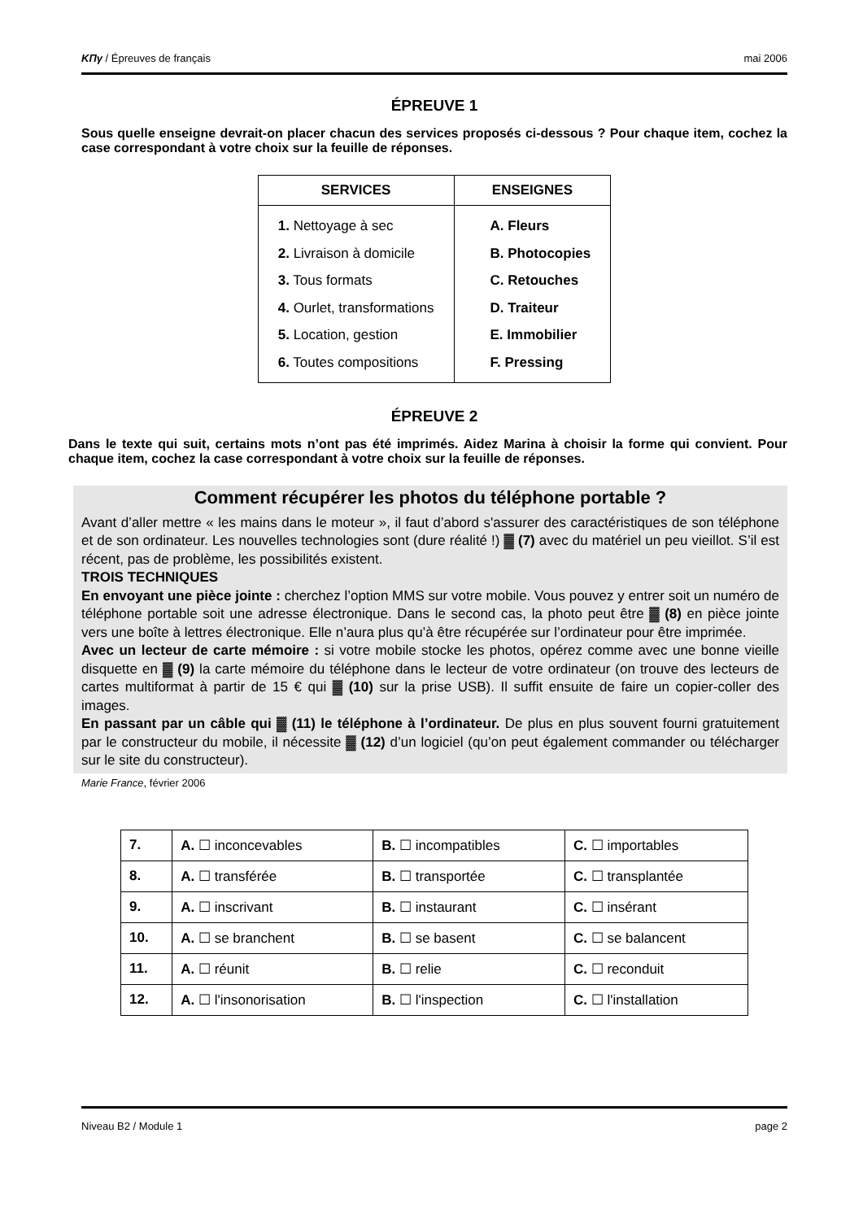ΚΠγ / Épreuves de français mai 2006
ÉPREUVE 1
Sous quelle enseigne devrait-on placer chacun des services proposés ci-dessous ? Pour chaque item, cochez la case correspondant à votre choix sur la feuille de réponses.
| SERVICES | ENSEIGNES |
| --- | --- |
| 1. Nettoyage à sec 2. Livraison à domicile 3. Tous formats 4. Ourlet, transformations 5. Location, gestion 6. Toutes compositions | A. Fleurs B. Photocopies C. Retouches D. Traiteur E. Immobilier F. Pressing |
ÉPREUVE 2
Dans le texte qui suit, certains mots n’ont pas été imprimés. Aidez Marina à choisir la forme qui convient. Pour chaque item, cochez la case correspondant à votre choix sur la feuille de réponses.
Comment récupérer les photos du téléphone portable ?
Avant d’aller mettre « les mains dans le moteur », il faut d’abord s'assurer des caractéristiques de son téléphone et de son ordinateur. Les nouvelles technologies sont (dure réalité !) ▓ (7) avec du matériel un peu vieillot. S’il est récent, pas de problème, les possibilités existent.
TROIS TECHNIQUES
En envoyant une pièce jointe : cherchez l’option MMS sur votre mobile. Vous pouvez y entrer soit un numéro de téléphone portable soit une adresse électronique. Dans le second cas, la photo peut être ▓ (8) en pièce jointe vers une boîte à lettres électronique. Elle n’aura plus qu’à être récupérée sur l’ordinateur pour être imprimée.
Avec un lecteur de carte mémoire : si votre mobile stocke les photos, opérez comme avec une bonne vieille disquette en ▓ (9) la carte mémoire du téléphone dans le lecteur de votre ordinateur (on trouve des lecteurs de cartes multiformat à partir de 15 € qui ▓ (10) sur la prise USB). Il suffit ensuite de faire un copier-coller des images.
En passant par un câble qui ▓ (11) le téléphone à l’ordinateur. De plus en plus souvent fourni gratuitement par le constructeur du mobile, il nécessite ▓ (12) d’un logiciel (qu’on peut également commander ou télécharger sur le site du constructeur).
Marie France, février 2006
| 7. | A. ☐ inconcevables | B. ☐ incompatibles | C. ☐ importables |
| 8. | A. ☐ transférée | B. ☐ transportée | C. ☐ transplantée |
| 9. | A. ☐ inscrivant | B. ☐ instaurant | C. ☐ insérant |
| 10. | A. ☐ se branchent | B. ☐ se basent | C. ☐ se balancent |
| 11. | A. ☐ réunit | B. ☐ relie | C. ☐ reconduit |
| 12. | A. ☐ l'insonorisation | B. ☐ l'inspection | C. ☐ l'installation |
Niveau B2 / Module 1 page 2